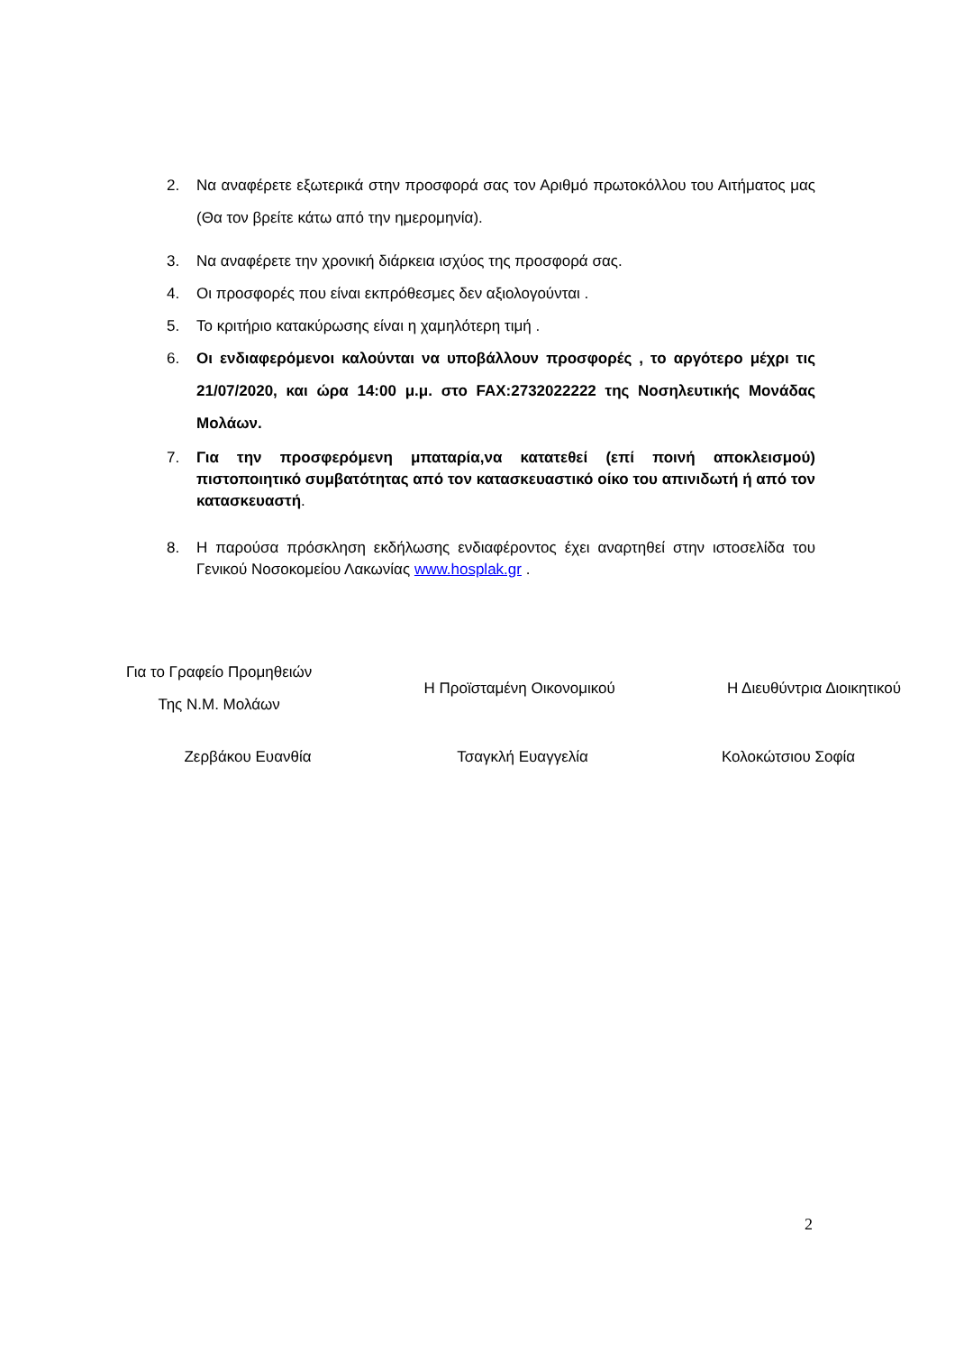2. Να αναφέρετε εξωτερικά στην προσφορά σας τον Αριθμό πρωτοκόλλου του Αιτήματος μας (Θα τον βρείτε κάτω από την ημερομηνία).
3. Να αναφέρετε την χρονική διάρκεια ισχύος της προσφορά σας.
4. Οι προσφορές που είναι εκπρόθεσμες δεν αξιολογούνται .
5. Το κριτήριο κατακύρωσης είναι η χαμηλότερη τιμή .
6. Οι ενδιαφερόμενοι καλούνται να υποβάλλουν προσφορές , το αργότερο μέχρι τις 21/07/2020, και ώρα 14:00 μ.μ. στο FAX:2732022222 της Νοσηλευτικής Μονάδας Μολάων.
7. Για την προσφερόμενη μπαταρία,να κατατεθεί (επί ποινή αποκλεισμού) πιστοποιητικό συμβατότητας από τον κατασκευαστικό οίκο του απινιδωτή ή από τον κατασκευαστή.
8. Η παρούσα πρόσκληση εκδήλωσης ενδιαφέροντος έχει αναρτηθεί στην ιστοσελίδα του Γενικού Νοσοκομείου Λακωνίας www.hosplak.gr .
Για το Γραφείο Προμηθειών
Της Ν.Μ. Μολάων
Η Προϊσταμένη Οικονομικού Η Διευθύντρια Διοικητικού
Ζερβάκου Ευανθία Τσαγκλή Ευαγγελία Κολοκώτσιου Σοφία
2